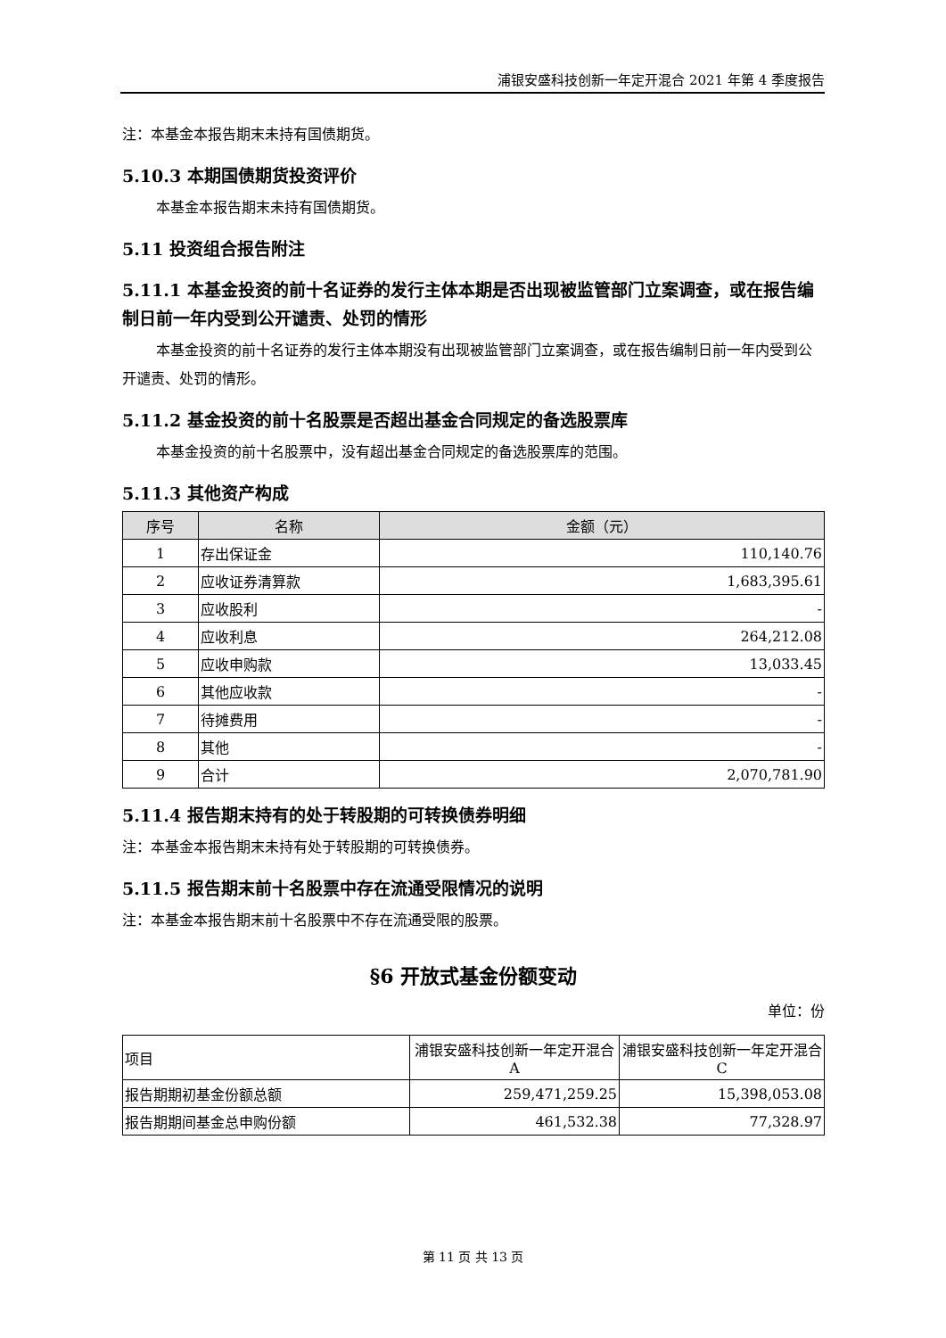浦银安盛科技创新一年定开混合 2021 年第 4 季度报告
注：本基金本报告期末未持有国债期货。
5.10.3 本期国债期货投资评价
本基金本报告期末未持有国债期货。
5.11 投资组合报告附注
5.11.1 本基金投资的前十名证券的发行主体本期是否出现被监管部门立案调查，或在报告编制日前一年内受到公开谴责、处罚的情形
本基金投资的前十名证券的发行主体本期没有出现被监管部门立案调查，或在报告编制日前一年内受到公开谴责、处罚的情形。
5.11.2 基金投资的前十名股票是否超出基金合同规定的备选股票库
本基金投资的前十名股票中，没有超出基金合同规定的备选股票库的范围。
5.11.3 其他资产构成
| 序号 | 名称 | 金额（元） |
| --- | --- | --- |
| 1 | 存出保证金 | 110,140.76 |
| 2 | 应收证券清算款 | 1,683,395.61 |
| 3 | 应收股利 | - |
| 4 | 应收利息 | 264,212.08 |
| 5 | 应收申购款 | 13,033.45 |
| 6 | 其他应收款 | - |
| 7 | 待摊费用 | - |
| 8 | 其他 | - |
| 9 | 合计 | 2,070,781.90 |
5.11.4 报告期末持有的处于转股期的可转换债券明细
注：本基金本报告期末未持有处于转股期的可转换债券。
5.11.5 报告期末前十名股票中存在流通受限情况的说明
注：本基金本报告期末前十名股票中不存在流通受限的股票。
§6 开放式基金份额变动
单位：份
| 项目 | 浦银安盛科技创新一年定开混合 A | 浦银安盛科技创新一年定开混合 C |
| 报告期期初基金份额总额 | 259,471,259.25 | 15,398,053.08 |
| 报告期期间基金总申购份额 | 461,532.38 | 77,328.97 |
第 11 页 共 13 页